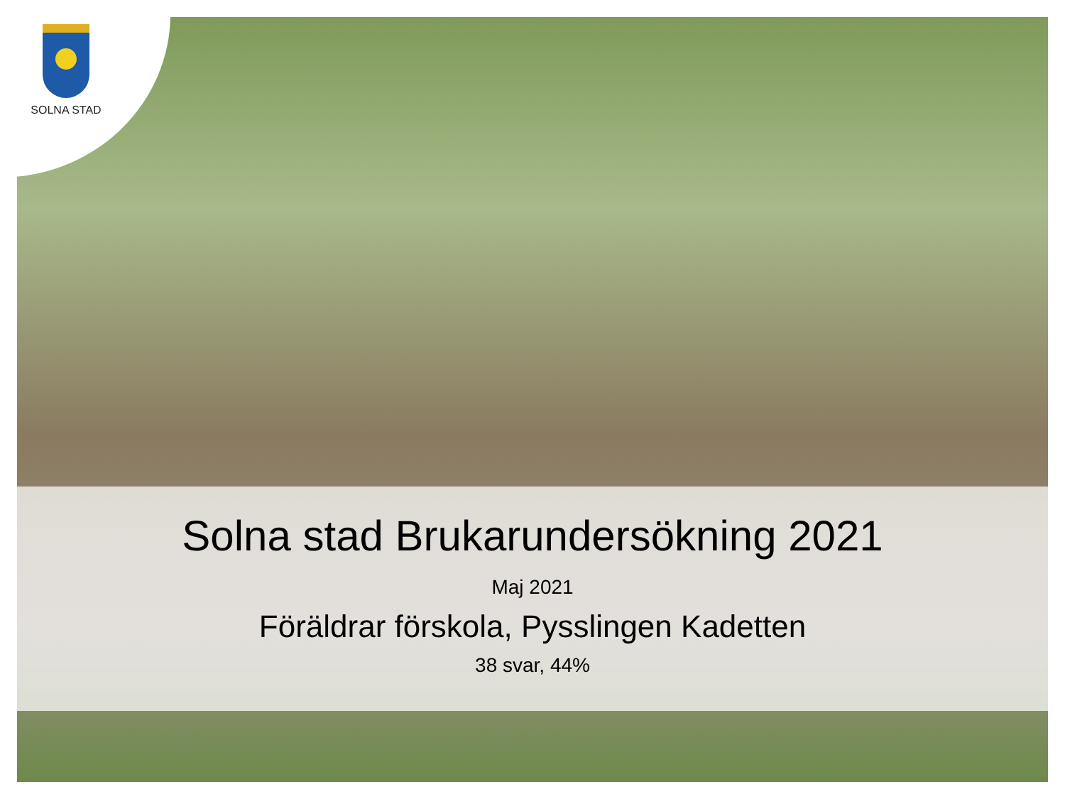SOLNA STAD
Solna stad Brukarundersökning 2021
Maj 2021
Föräldrar förskola, Pysslingen Kadetten
38 svar, 44%